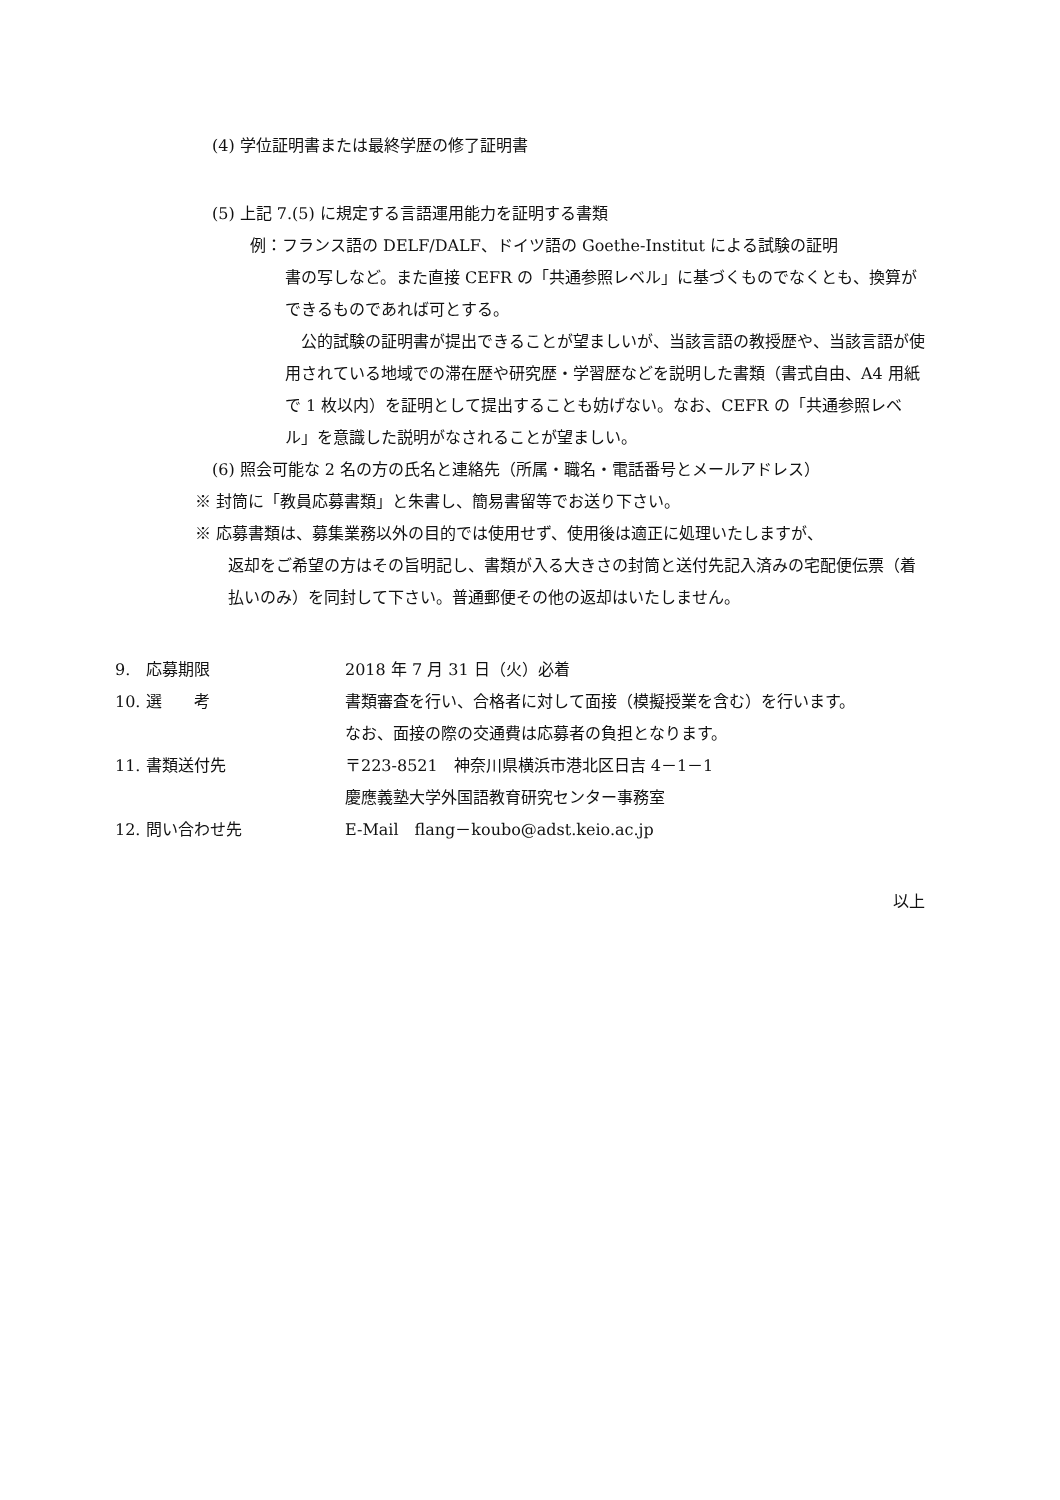(4) 学位証明書または最終学歴の修了証明書
(5) 上記 7.(5) に規定する言語運用能力を証明する書類
例：フランス語の DELF/DALF、ドイツ語の Goethe-Institut による試験の証明
書の写しなど。また直接 CEFR の「共通参照レベル」に基づくものでなくとも、換算ができるものであれば可とする。
　公的試験の証明書が提出できることが望ましいが、当該言語の教授歴や、当該言語が使用されている地域での滞在歴や研究歴・学習歴などを説明した書類（書式自由、A4 用紙で 1 枚以内）を証明として提出することも妨げない。なお、CEFR の「共通参照レベル」を意識した説明がなされることが望ましい。
(6) 照会可能な 2 名の方の氏名と連絡先（所属・職名・電話番号とメールアドレス）
※ 封筒に「教員応募書類」と朱書し、簡易書留等でお送り下さい。
※ 応募書類は、募集業務以外の目的では使用せず、使用後は適正に処理いたしますが、
返却をご希望の方はその旨明記し、書類が入る大きさの封筒と送付先記入済みの宅配便伝票（着払いのみ）を同封して下さい。普通郵便その他の返却はいたしません。
| 9. 応募期限 | 2018 年 7 月 31 日（火）必着 |
| 10. 選 考 | 書類審査を行い、合格者に対して面接（模擬授業を含む）を行います。 なお、面接の際の交通費は応募者の負担となります。 |
| 11. 書類送付先 | 〒223-8521 神奈川県横浜市港北区日吉 4－1－1 慶應義塾大学外国語教育研究センター事務室 |
| 12. 問い合わせ先 | E-Mail flang－koubo@adst.keio.ac.jp |
以上